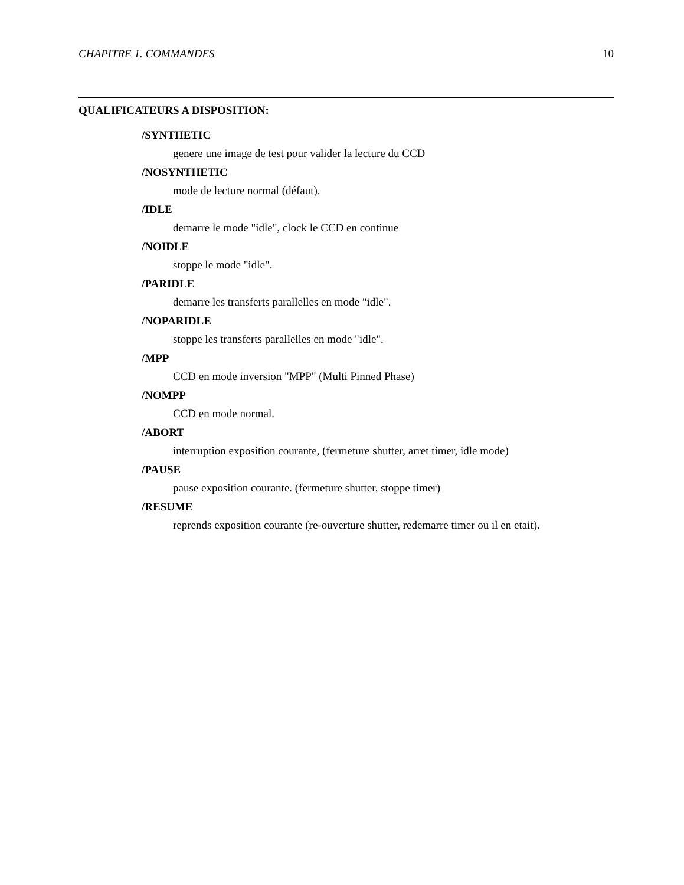CHAPITRE 1. COMMANDES 10
QUALIFICATEURS A DISPOSITION:
/SYNTHETIC
genere une image de test pour valider la lecture du CCD
/NOSYNTHETIC
mode de lecture normal (défaut).
/IDLE
demarre le mode "idle", clock le CCD en continue
/NOIDLE
stoppe le mode "idle".
/PARIDLE
demarre les transferts parallelles en mode "idle".
/NOPARIDLE
stoppe les transferts parallelles en mode "idle".
/MPP
CCD en mode inversion "MPP" (Multi Pinned Phase)
/NOMPP
CCD en mode normal.
/ABORT
interruption exposition courante, (fermeture shutter, arret timer, idle mode)
/PAUSE
pause exposition courante. (fermeture shutter, stoppe timer)
/RESUME
reprends exposition courante (re-ouverture shutter, redemarre timer ou il en etait).